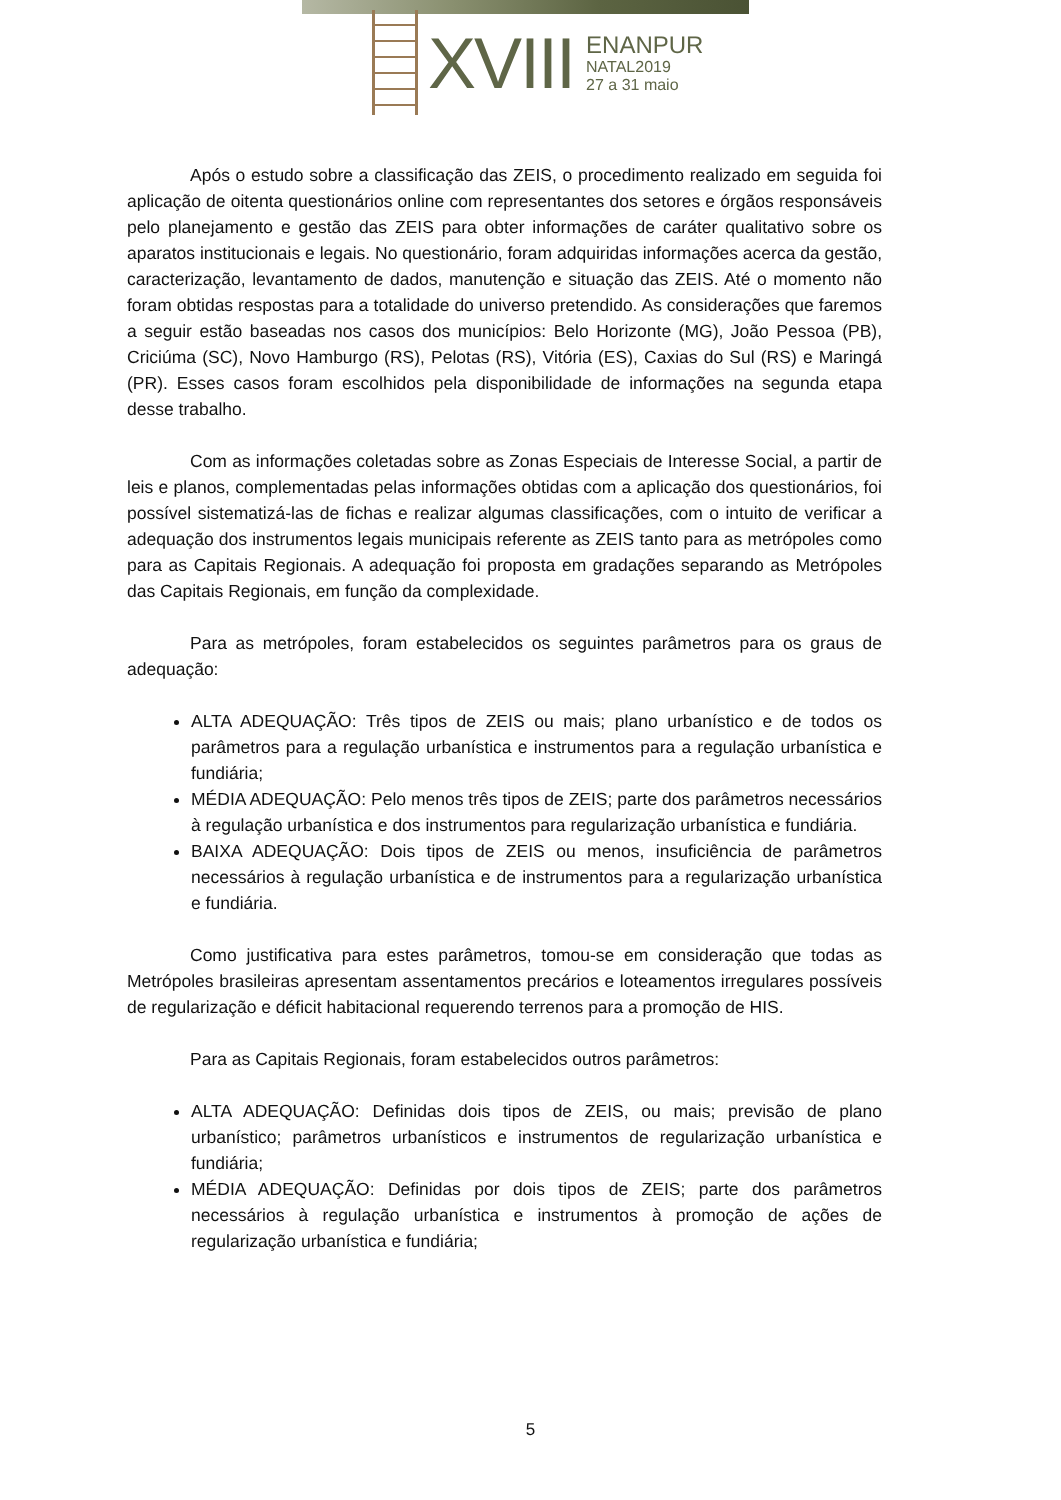XVIII
ENANPUR
NATAL2019
27 a 31 maio
Após o estudo sobre a classificação das ZEIS, o procedimento realizado em seguida foi aplicação de oitenta questionários online com representantes dos setores e órgãos responsáveis pelo planejamento e gestão das ZEIS para obter informações de caráter qualitativo sobre os aparatos institucionais e legais. No questionário, foram adquiridas informações acerca da gestão, caracterização, levantamento de dados, manutenção e situação das ZEIS. Até o momento não foram obtidas respostas para a totalidade do universo pretendido. As considerações que faremos a seguir estão baseadas nos casos dos municípios: Belo Horizonte (MG), João Pessoa (PB), Criciúma (SC), Novo Hamburgo (RS), Pelotas (RS), Vitória (ES), Caxias do Sul (RS) e Maringá (PR). Esses casos foram escolhidos pela disponibilidade de informações na segunda etapa desse trabalho.
Com as informações coletadas sobre as Zonas Especiais de Interesse Social, a partir de leis e planos, complementadas pelas informações obtidas com a aplicação dos questionários, foi possível sistematizá-las de fichas e realizar algumas classificações, com o intuito de verificar a adequação dos instrumentos legais municipais referente as ZEIS tanto para as metrópoles como para as Capitais Regionais. A adequação foi proposta em gradações separando as Metrópoles das Capitais Regionais, em função da complexidade.
Para as metrópoles, foram estabelecidos os seguintes parâmetros para os graus de adequação:
ALTA ADEQUAÇÃO: Três tipos de ZEIS ou mais; plano urbanístico e de todos os parâmetros para a regulação urbanística e instrumentos para a regulação urbanística e fundiária;
MÉDIA ADEQUAÇÃO: Pelo menos três tipos de ZEIS; parte dos parâmetros necessários à regulação urbanística e dos instrumentos para regularização urbanística e fundiária.
BAIXA ADEQUAÇÃO: Dois tipos de ZEIS ou menos, insuficiência de parâmetros necessários à regulação urbanística e de instrumentos para a regularização urbanística e fundiária.
Como justificativa para estes parâmetros, tomou-se em consideração que todas as Metrópoles brasileiras apresentam assentamentos precários e loteamentos irregulares possíveis de regularização e déficit habitacional requerendo terrenos para a promoção de HIS.
Para as Capitais Regionais, foram estabelecidos outros parâmetros:
ALTA ADEQUAÇÃO: Definidas dois tipos de ZEIS, ou mais; previsão de plano urbanístico; parâmetros urbanísticos e instrumentos de regularização urbanística e fundiária;
MÉDIA ADEQUAÇÃO: Definidas por dois tipos de ZEIS; parte dos parâmetros necessários à regulação urbanística e instrumentos à promoção de ações de regularização urbanística e fundiária;
5